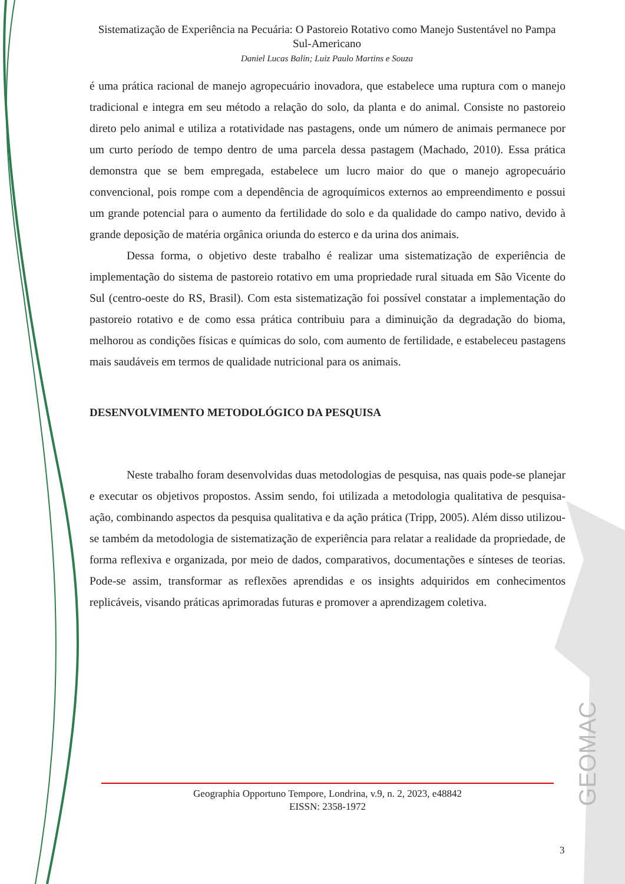Sistematização de Experiência na Pecuária: O Pastoreio Rotativo como Manejo Sustentável no Pampa Sul-Americano
Daniel Lucas Balin; Luiz Paulo Martins e Souza
é uma prática racional de manejo agropecuário inovadora, que estabelece uma ruptura com o manejo tradicional e integra em seu método a relação do solo, da planta e do animal. Consiste no pastoreio direto pelo animal e utiliza a rotatividade nas pastagens, onde um número de animais permanece por um curto período de tempo dentro de uma parcela dessa pastagem (Machado, 2010). Essa prática demonstra que se bem empregada, estabelece um lucro maior do que o manejo agropecuário convencional, pois rompe com a dependência de agroquímicos externos ao empreendimento e possui um grande potencial para o aumento da fertilidade do solo e da qualidade do campo nativo, devido à grande deposição de matéria orgânica oriunda do esterco e da urina dos animais.
Dessa forma, o objetivo deste trabalho é realizar uma sistematização de experiência de implementação do sistema de pastoreio rotativo em uma propriedade rural situada em São Vicente do Sul (centro-oeste do RS, Brasil). Com esta sistematização foi possível constatar a implementação do pastoreio rotativo e de como essa prática contribuiu para a diminuição da degradação do bioma, melhorou as condições físicas e químicas do solo, com aumento de fertilidade, e estabeleceu pastagens mais saudáveis em termos de qualidade nutricional para os animais.
DESENVOLVIMENTO METODOLÓGICO DA PESQUISA
Neste trabalho foram desenvolvidas duas metodologias de pesquisa, nas quais pode-se planejar e executar os objetivos propostos. Assim sendo, foi utilizada a metodologia qualitativa de pesquisa-ação, combinando aspectos da pesquisa qualitativa e da ação prática (Tripp, 2005). Além disso utilizou-se também da metodologia de sistematização de experiência para relatar a realidade da propriedade, de forma reflexiva e organizada, por meio de dados, comparativos, documentações e sínteses de teorias. Pode-se assim, transformar as reflexões aprendidas e os insights adquiridos em conhecimentos replicáveis, visando práticas aprimoradas futuras e promover a aprendizagem coletiva.
Geographia Opportuno Tempore, Londrina, v.9, n. 2, 2023, e48842
EISSN: 2358-1972
3
GEOMAC